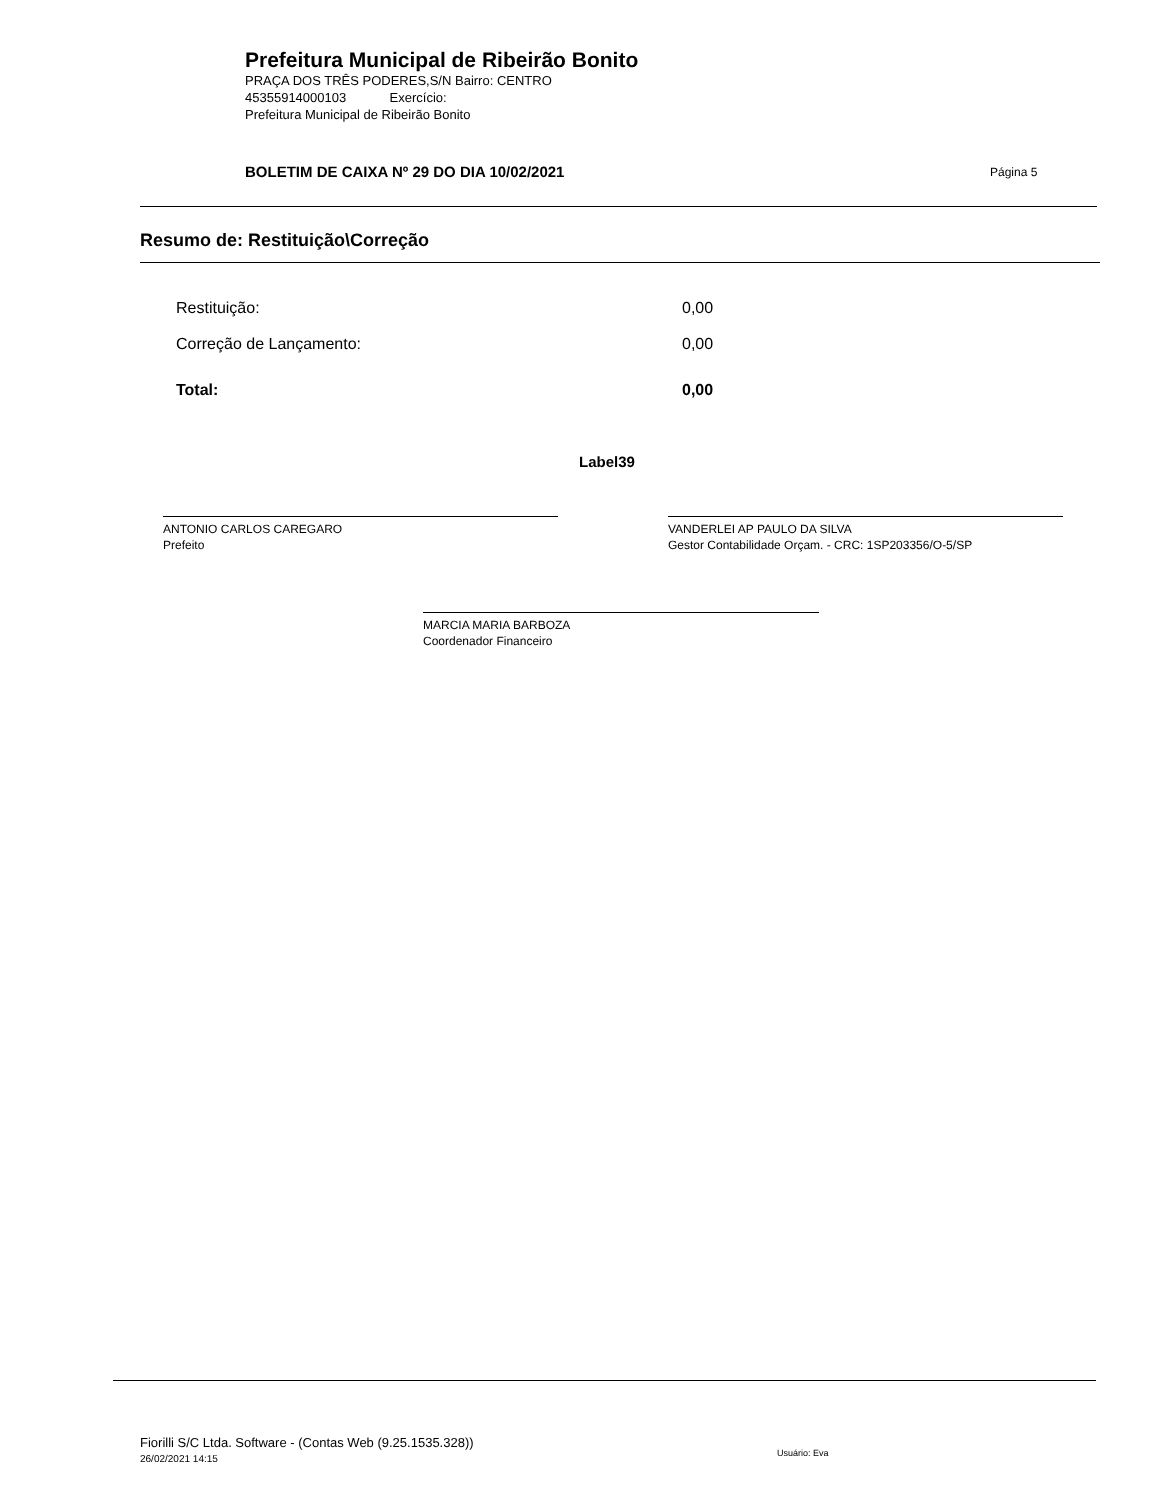Prefeitura Municipal de Ribeirão Bonito
PRAÇA DOS TRÊS PODERES,S/N Bairro: CENTRO
45355914000103 Exercício:
Prefeitura Municipal de Ribeirão Bonito
BOLETIM DE CAIXA Nº 29 DO DIA 10/02/2021
Página 5
Resumo de: Restituição\Correção
| Restituição: | 0,00 |
| Correção de Lançamento: | 0,00 |
| Total: | 0,00 |
Label39
ANTONIO CARLOS CAREGARO
Prefeito
VANDERLEI AP PAULO DA SILVA
Gestor Contabilidade Orçam. - CRC: 1SP203356/O-5/SP
MARCIA MARIA BARBOZA
Coordenador Financeiro
Fiorilli S/C Ltda. Software - (Contas Web (9.25.1535.328))
26/02/2021 14:15
Usuário: Eva